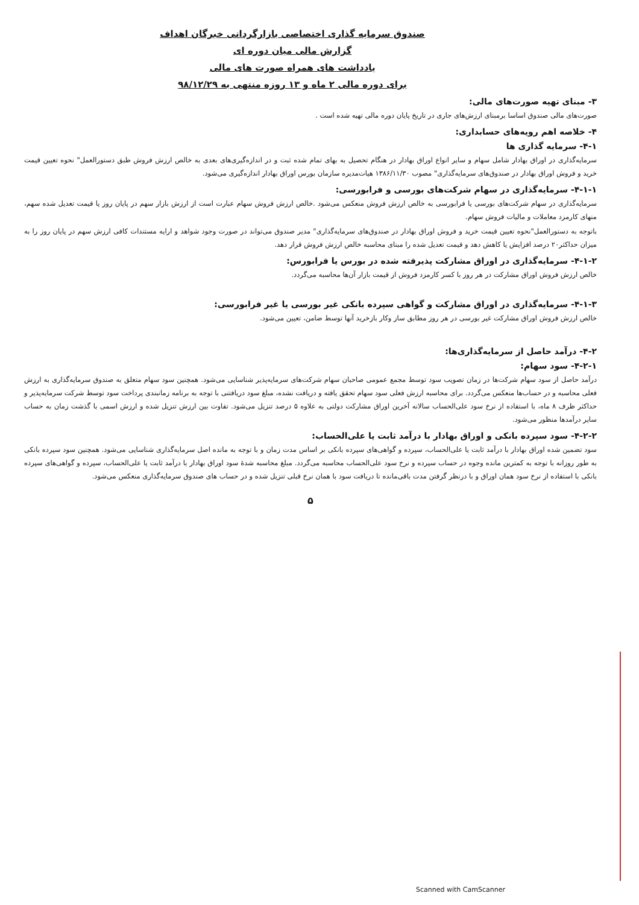صندوق سرمایه گذاری اختصاصی بازارگردانی خبرگان اهداف
گزارش مالی میان دوره ای
یادداشت های همراه صورت های مالی
برای دوره مالی ۲ ماه و ۱۳ روزه منتهی به ۹۸/۱۲/۲۹
۳- مبنای تهیه صورت‌های مالی:
صورت‌های مالی صندوق اساسا برمبنای ارزش‌های جاری در تاریخ پایان دوره مالی تهیه شده است .
۴- خلاصه اهم رویه‌های حسابداری:
۴-۱- سرمایه گذاری ها
سرمایه‌گذاری در اوراق بهادار شامل سهام و سایر انواع اوراق بهادار در هنگام تحصیل به بهای تمام شده ثبت و در اندازه‌گیری‌های بعدی به خالص ارزش فروش طبق دستورالعمل" نحوه تعیین قیمت خرید و فروش اوراق بهادار در صندوق‌های سرمایه‌گذاری" مصوب ۱۳۸۶/۱۱/۳۰ هیات‌مدیره سازمان بورس اوراق بهادار اندازه‌گیری می‌شود.
۴-۱-۱- سرمایه‌گذاری در سهام شرکت‌های بورسی و فرابورسی:
سرمایه‌گذاری در سهام شرکت‌های بورسی یا فرابورسی به خالص ارزش فروش منعکس می‌شود .خالص ارزش فروش سهام عبارت است از ارزش بازار سهم در پایان روز یا قیمت تعدیل شده سهم، منهای کارمزد معاملات و مالیات فروش سهام.
باتوجه به دستورالعمل"نحوه تعیین قیمت خرید و فروش اوراق بهادار در صندوق‌های سرمایه‌گذاری" مدیر صندوق می‌تواند در صورت وجود شواهد و ارایه مستندات کافی ارزش سهم در پایان روز را به میزان حداکثر۲۰ درصد افزایش یا کاهش دهد و قیمت تعدیل شده را مبنای محاسبه خالص ارزش فروش قرار دهد.
۴-۱-۲- سرمایه‌گذاری در اوراق مشارکت پذیرفته شده در بورس یا فرابورس:
خالص ارزش فروش اوراق مشارکت در هر روز با کسر کارمزد فروش از قیمت بازار آن‌ها محاسبه می‌گردد.
۴-۱-۳- سرمایه‌گذاری در اوراق مشارکت و گواهی سپرده بانکی غیر بورسی یا غیر فرابورسی:
خالص ارزش فروش اوراق مشارکت غیر بورسی در هر روز مطابق ساز وکار بازخرید آنها توسط ضامن، تعیین می‌شود.
۴-۲- درآمد حاصل از سرمایه‌گذاری‌ها:
۴-۲-۱- سود سهام:
درآمد حاصل از سود سهام شرکت‌ها در زمان تصویب سود توسط مجمع عمومی صاحبان سهام شرکت‌های سرمایه‌پذیر شناسایی می‌شود. همچنین سود سهام متعلق به صندوق سرمایه‌گذاری به ارزش فعلی محاسبه و در حساب‌ها منعکس می‌گردد. برای محاسبه ارزش فعلی سود سهام تحقق یافته و دریافت نشده، مبلغ سود دریافتنی با توجه به برنامه زمانبندی پرداخت سود توسط شرکت سرمایه‌پذیر و حداکثر ظرف ۸ ماه، با استفاده از نرخ سود علی‌الحساب سالانه آخرین اوراق مشارکت دولتی به علاوه ۵ درصد تنزیل می‌شود. تفاوت بین ارزش تنزیل شده و ارزش اسمی با گذشت زمان به حساب سایر درآمدها منظور می‌شود.
۴-۲-۲- سود سپرده بانکی و اوراق بهادار با درآمد ثابت یا علی‌الحساب:
سود تضمین شده اوراق بهادار با درآمد ثابت یا علی‌الحساب، سپرده و گواهی‌های سپرده بانکی بر اساس مدت زمان و با توجه به مانده اصل سرمایه‌گذاری شناسایی می‌شود. همچنین سود سپرده بانکی به طور روزانه با توجه به کمترین مانده وجوه در حساب سپرده و نرخ سود علی‌الحساب محاسبه می‌گردد. مبلغ محاسبه شدهٔ سود اوراق بهادار با درآمد ثابت یا علی‌الحساب، سپرده و گواهی‌های سپرده بانکی با استفاده از نرخ سود همان اوراق و با درنظر گرفتن مدت باقی‌مانده تا دریافت سود با همان نرخ قبلی تنزیل شده و در حساب های صندوق سرمایه‌گذاری منعکس می‌شود.
۵
Scanned with CamScanner